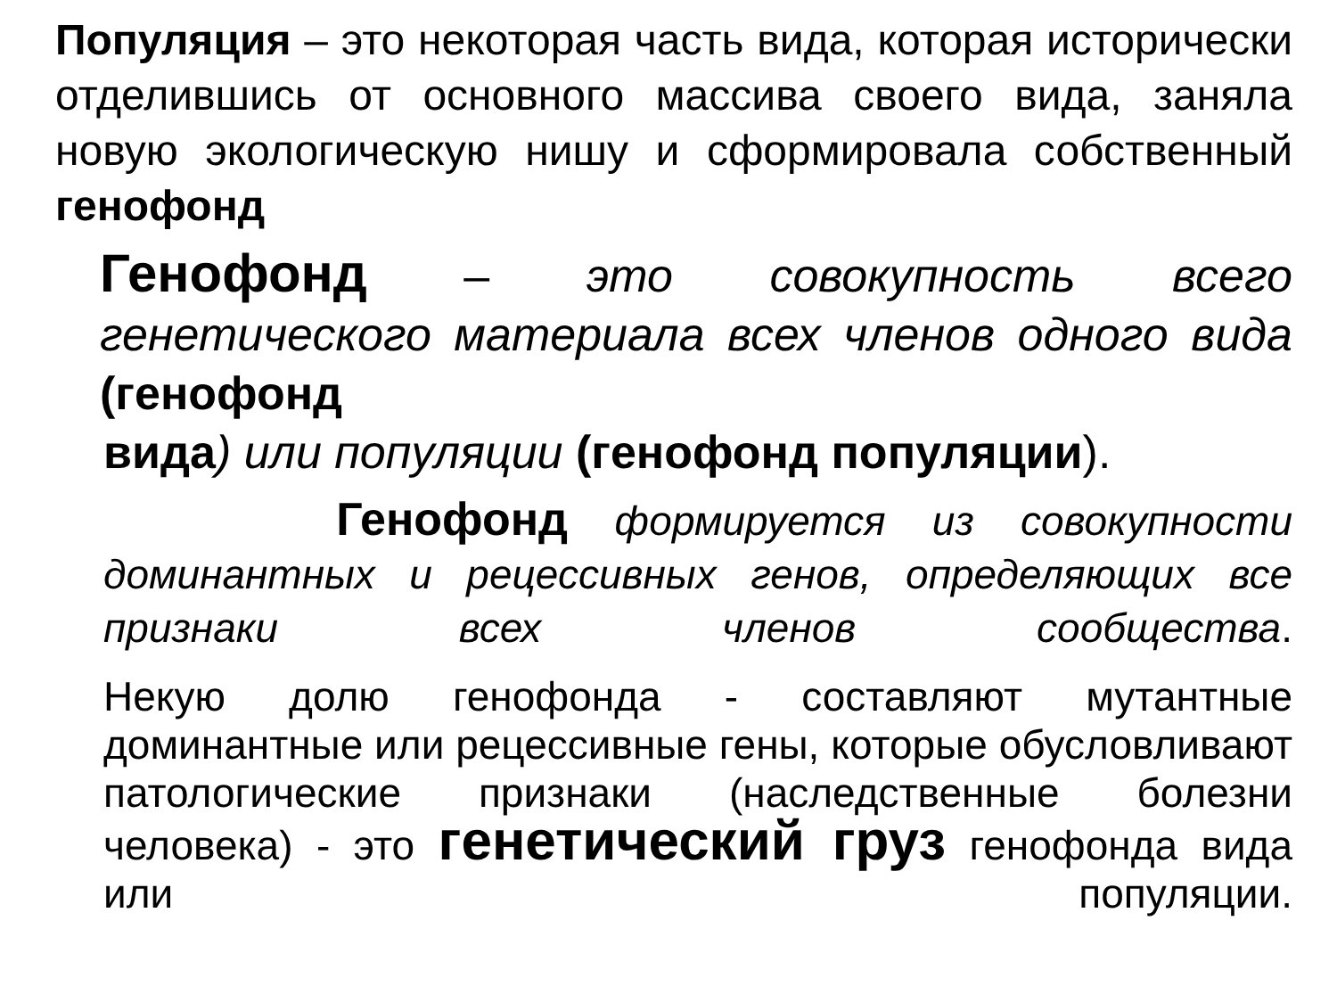Популяция – это некоторая часть вида, которая исторически отделившись от основного массива своего вида, заняла новую экологическую нишу и сформировала собственный генофонд
Генофонд – это совокупность всего генетического материала всех членов одного вида (генофонд
вида) или популяции (генофонд популяции).
Генофонд формируется из совокупности доминантных и рецессивных генов, определяющих все признаки всех членов сообщества.
Некую долю генофонда - составляют мутантные доминантные или рецессивные гены, которые обусловливают патологические признаки (наследственные болезни человека) - это генетический груз генофонда вида или популяции.